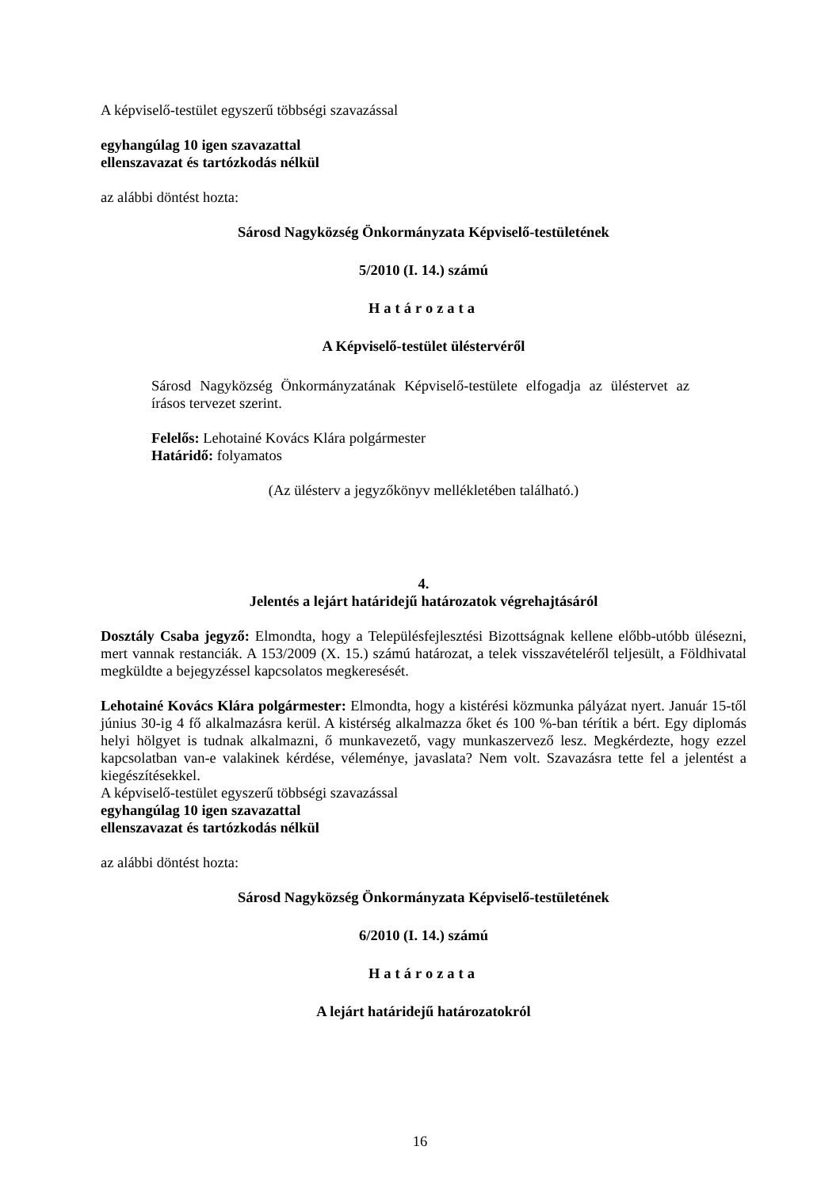A képviselő-testület egyszerű többségi szavazással
egyhangúlag 10 igen szavazattal
ellenszavazat és tartózkodás nélkül
az alábbi döntést hozta:
Sárosd Nagyközség Önkormányzata Képviselő-testületének
5/2010 (I. 14.) számú
Határozata
A Képviselő-testület üléstervéről
Sárosd Nagyközség Önkormányzatának Képviselő-testülete elfogadja az üléstervet az írásos tervezet szerint.
Felelős: Lehotainé Kovács Klára polgármester
Határidő: folyamatos
(Az ülésterv a jegyzőkönyv mellékletében található.)
4.
Jelentés a lejárt határidejű határozatok végrehajtásáról
Dosztály Csaba jegyző: Elmondta, hogy a Településfejlesztési Bizottságnak kellene előbb-utóbb ülésezni, mert vannak restanciák. A 153/2009 (X. 15.) számú határozat, a telek visszavételéről teljesült, a Földhivatal megküldte a bejegyzéssel kapcsolatos megkeresését.
Lehotainé Kovács Klára polgármester: Elmondta, hogy a kistérési közmunka pályázat nyert. Január 15-től június 30-ig 4 fő alkalmazásra kerül. A kistérség alkalmazza őket és 100 %-ban térítik a bért. Egy diplomás helyi hölgyet is tudnak alkalmazni, ő munkavezető, vagy munkaszervező lesz. Megkérdezte, hogy ezzel kapcsolatban van-e valakinek kérdése, véleménye, javaslata? Nem volt. Szavazásra tette fel a jelentést a kiegészítésekkel.
A képviselő-testület egyszerű többségi szavazással
egyhangúlag 10 igen szavazattal
ellenszavazat és tartózkodás nélkül
az alábbi döntést hozta:
Sárosd Nagyközség Önkormányzata Képviselő-testületének
6/2010 (I. 14.) számú
Határozata
A lejárt határidejű határozatokról
16